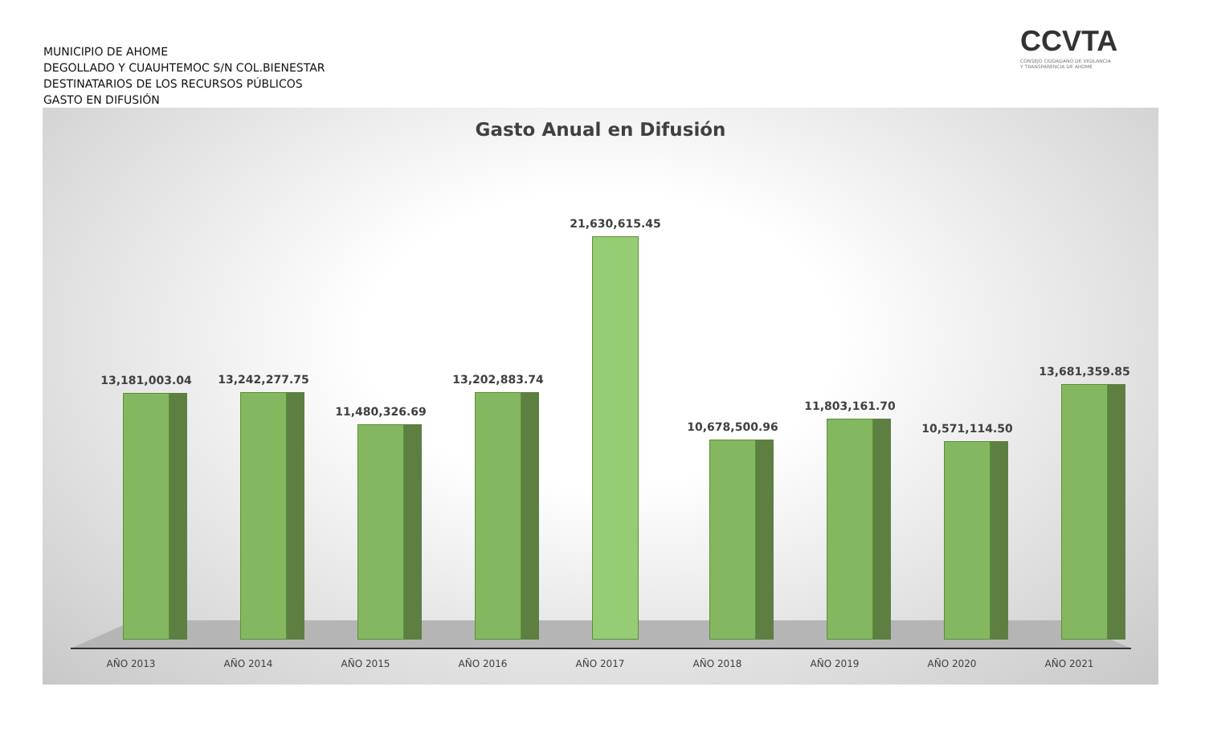MUNICIPIO DE AHOME
DEGOLLADO Y CUAUHTEMOC S/N COL.BIENESTAR
DESTINATARIOS DE LOS RECURSOS PÚBLICOS
GASTO EN DIFUSIÓN
CCVTA
CONSEJO CIUDADANO DE VIGILANCIA
Y TRANSPARENCIA DE AHOME
Gasto Anual en Difusión
13,181,003.04 13,242,277.75 11,480,326.69 13,202,883.74 21,630,615.45 10,678,500.96 11,803,161.70 10,571,114.50 13,681,359.85
AÑO 2013 AÑO 2014 AÑO 2015 AÑO 2016 AÑO 2017 AÑO 2018 AÑO 2019 AÑO 2020 AÑO 2021